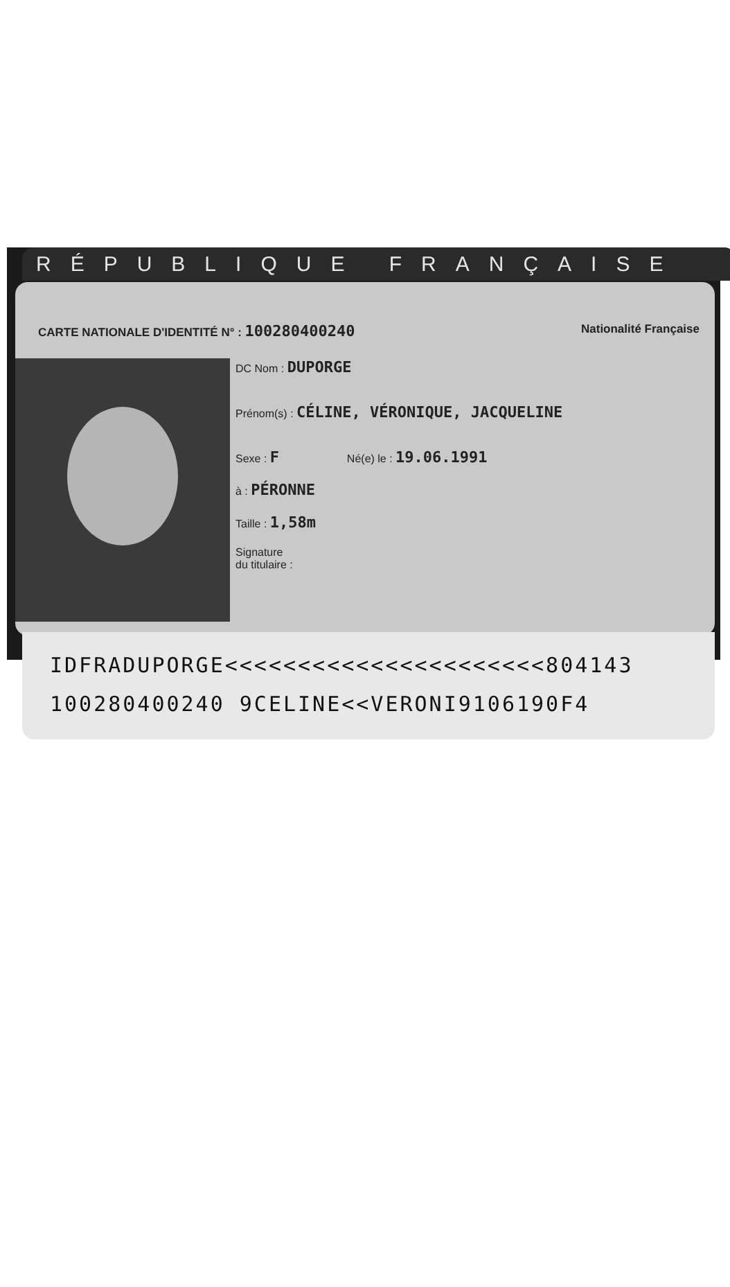RÉPUBLIQUE FRANÇAISE
CARTE NATIONALE D'IDENTITÉ N° : 100280400240 Nationalité Française
DC Nom : DUPORGE
Prénom(s) : CÉLINE, VÉRONIQUE, JACQUELINE
Sexe : F Né(e) le : 19.06.1991
à : PÉRONNE
Taille : 1,58m
Signature
du titulaire :
IDFRADUPORGE<<<<<<<<<<<<<<<<<<<<<<804143
100280400240 9CELINE<<VERONI9106190F4